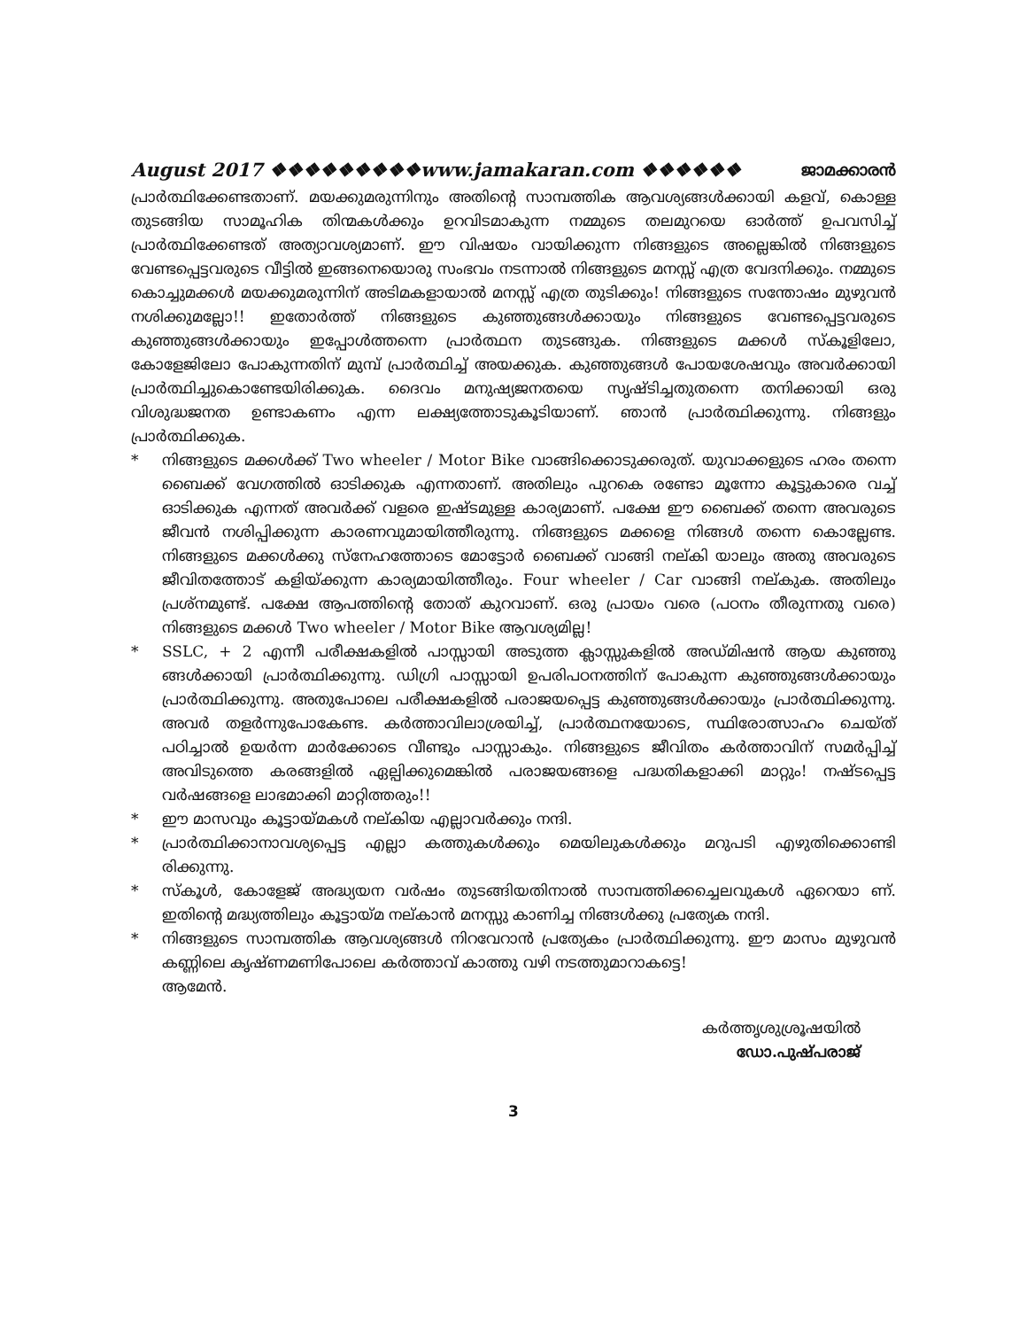August 2017 ❖❖❖❖❖❖❖❖❖www.jamakaran.com ❖❖❖❖❖❖ ജാമക്കാരൻ
പ്രാർത്ഥിക്കേണ്ടതാണ്. മയക്കുമരുന്നിനും അതിന്റെ സാമ്പത്തിക ആവശ്യങ്ങൾക്കായി കളവ്, കൊള്ള തുടങ്ങിയ സാമൂഹിക തിന്മകൾക്കും ഉറവിടമാകുന്ന നമ്മുടെ തലമുറയെ ഓർത്ത് ഉപവസിച്ച് പ്രാർത്ഥിക്കേണ്ടത് അത്യാവശ്യമാണ്. ഈ വിഷയം വായിക്കുന്ന നിങ്ങളുടെ അല്ലെങ്കിൽ നിങ്ങളുടെ വേണ്ടപ്പെട്ടവരുടെ വീട്ടിൽ ഇങ്ങനെയൊരു സംഭവം നടന്നാൽ നിങ്ങളുടെ മനസ്സ് എത്ര വേദനിക്കും. നമ്മുടെ കൊച്ചുമക്കൾ മയക്കുമരുന്നിന് അടിമകളായാൽ മനസ്സ് എത്ര തുടിക്കും! നിങ്ങളുടെ സന്തോഷം മുഴുവൻ നശിക്കുമല്ലോ!! ഇതോർത്ത് നിങ്ങളുടെ കുഞ്ഞുങ്ങൾക്കായും നിങ്ങളുടെ വേണ്ടപ്പെട്ടവരുടെ കുഞ്ഞുങ്ങൾക്കായും ഇപ്പോൾത്തന്നെ പ്രാർത്ഥന തുടങ്ങുക. നിങ്ങളുടെ മക്കൾ സ്കൂളിലോ, കോളേജിലോ പോകുന്നതിന് മുമ്പ് പ്രാർത്ഥിച്ച് അയക്കുക. കുഞ്ഞുങ്ങൾ പോയശേഷവും അവർക്കായി പ്രാർത്ഥിച്ചുകൊണ്ടേയിരിക്കുക. ദൈവം മനുഷ്യജനതയെ സൃഷ്ടിച്ചതുതന്നെ തനിക്കായി ഒരു വിശുദ്ധജനത ഉണ്ടാകണം എന്ന ലക്ഷ്യത്തോടുകൂടിയാണ്. ഞാൻ പ്രാർത്ഥിക്കുന്നു. നിങ്ങളും പ്രാർത്ഥിക്കുക.
* നിങ്ങളുടെ മക്കൾക്ക് Two wheeler / Motor Bike വാങ്ങിക്കൊടുക്കരുത്. യുവാക്കളുടെ ഹരം തന്നെ ബൈക്ക് വേഗത്തിൽ ഓടിക്കുക എന്നതാണ്. അതിലും പുറകെ രണ്ടോ മൂന്നോ കൂട്ടുകാരെ വച്ച് ഓടിക്കുക എന്നത് അവർക്ക് വളരെ ഇഷ്ടമുള്ള കാര്യമാണ്. പക്ഷേ ഈ ബൈക്ക് തന്നെ അവരുടെ ജീവൻ നശിപ്പിക്കുന്ന കാരണവുമായിത്തീരുന്നു. നിങ്ങളുടെ മക്കളെ നിങ്ങൾ തന്നെ കൊല്ലേണ്ട. നിങ്ങളുടെ മക്കൾക്കു സ്നേഹത്തോടെ മോട്ടോർ ബൈക്ക് വാങ്ങി നല്കി യാലും അതു അവരുടെ ജീവിതത്തോട് കളിയ്ക്കുന്ന കാര്യമായിത്തീരും. Four wheeler / Car വാങ്ങി നല്കുക. അതിലും പ്രശ്നമുണ്ട്. പക്ഷേ ആപത്തിന്റെ തോത് കുറവാണ്. ഒരു പ്രായം വരെ (പഠനം തീരുന്നതു വരെ) നിങ്ങളുടെ മക്കൾ Two wheeler / Motor Bike ആവശ്യമില്ല!
* SSLC, + 2 എന്നീ പരീക്ഷകളിൽ പാസ്സായി അടുത്ത ക്ലാസ്സുകളിൽ അഡ്മിഷൻ ആയ കുഞ്ഞു ങ്ങൾക്കായി പ്രാർത്ഥിക്കുന്നു. ഡിഗ്രി പാസ്സായി ഉപരിപഠനത്തിന് പോകുന്ന കുഞ്ഞുങ്ങൾക്കായും പ്രാർത്ഥിക്കുന്നു. അതുപോലെ പരീക്ഷകളിൽ പരാജയപ്പെട്ട കുഞ്ഞുങ്ങൾക്കായും പ്രാർത്ഥിക്കുന്നു. അവർ തളർന്നുപോകേണ്ട. കർത്താവിലാശ്രയിച്ച്, പ്രാർത്ഥനയോടെ, സ്ഥിരോത്സാഹം ചെയ്ത് പഠിച്ചാൽ ഉയർന്ന മാർക്കോടെ വീണ്ടും പാസ്സാകും. നിങ്ങളുടെ ജീവിതം കർത്താവിന് സമർപ്പിച്ച് അവിടുത്തെ കരങ്ങളിൽ ഏല്പിക്കുമെങ്കിൽ പരാജയങ്ങളെ പദ്ധതികളാക്കി മാറ്റും! നഷ്ടപ്പെട്ട വർഷങ്ങളെ ലാഭമാക്കി മാറ്റിത്തരും!!
* ഈ മാസവും കൂട്ടായ്മകൾ നല്കിയ എല്ലാവർക്കും നന്ദി.
* പ്രാർത്ഥിക്കാനാവശ്യപ്പെട്ട എല്ലാ കത്തുകൾക്കും മെയിലുകൾക്കും മറുപടി എഴുതിക്കൊണ്ടി രിക്കുന്നു.
* സ്കൂൾ, കോളേജ് അദ്ധ്യയന വർഷം തുടങ്ങിയതിനാൽ സാമ്പത്തിക്കച്ചെലവുകൾ ഏറെയാ ണ്. ഇതിന്റെ മദ്ധ്യത്തിലും കൂട്ടായ്മ നല്കാൻ മനസ്സു കാണിച്ച നിങ്ങൾക്കു പ്രത്യേക നന്ദി.
* നിങ്ങളുടെ സാമ്പത്തിക ആവശ്യങ്ങൾ നിറവേറാൻ പ്രത്യേകം പ്രാർത്ഥിക്കുന്നു. ഈ മാസം മുഴുവൻ കണ്ണിലെ കൃഷ്ണമണിപോലെ കർത്താവ് കാത്തു വഴി നടത്തുമാറാകട്ടെ!
ആമേൻ.
കർത്തൃശുശ്രൂഷയിൽ
ഡോ.പുഷ്പരാജ്
3